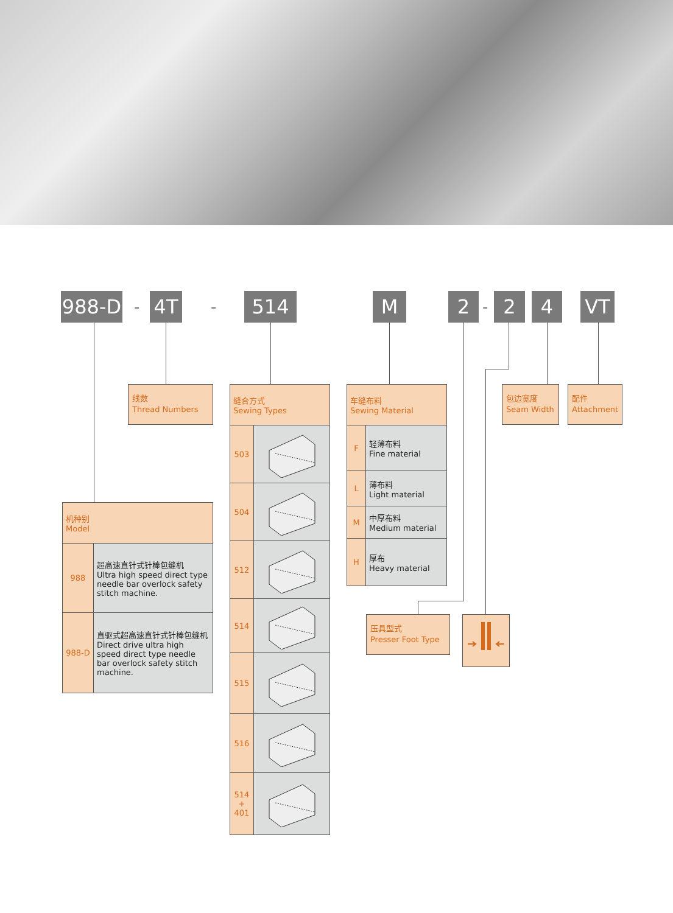988-D - 4T - 514 M 2 - 2 4 VT
线数
Thread Numbers
| 缝合方式 Sewing Types | |
| 503 | |
| 504 | |
| 512 | |
| 514 | |
| 515 | |
| 516 | |
| 514 + 401 | |
| 车缝布料 Sewing Material | |
| F | 轻薄布料 Fine material |
| L | 薄布料 Light material |
| M | 中厚布料 Medium material |
| H | 厚布 Heavy material |
包边宽度
Seam Width
配件
Attachment
| 机种别 Model | |
| 988 | 超高速直针式针棒包缝机 Ultra high speed direct type needle bar overlock safety stitch machine. |
| 988-D | 直驱式超高速直针式针棒包缝机 Direct drive ultra high speed direct type needle bar overlock safety stitch machine. |
压具型式
Presser Foot Type